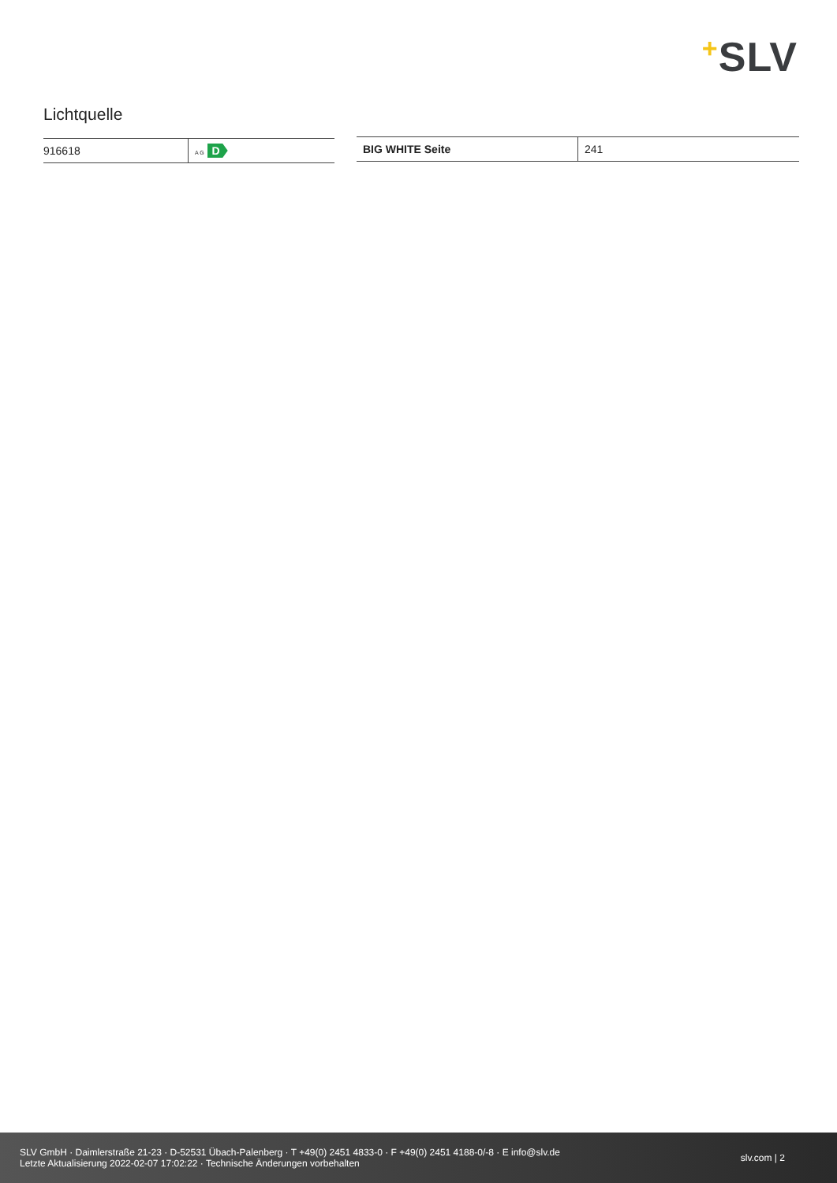+SLV
Lichtquelle
| 916618 | A G D |
| BIG WHITE Seite | 241 |
SLV GmbH · Daimlerstraße 21-23 · D-52531 Übach-Palenberg · T +49(0) 2451 4833-0 · F +49(0) 2451 4188-0/-8 · E info@slv.de
Letzte Aktualisierung 2022-02-07 17:02:22 · Technische Änderungen vorbehalten
slv.com | 2